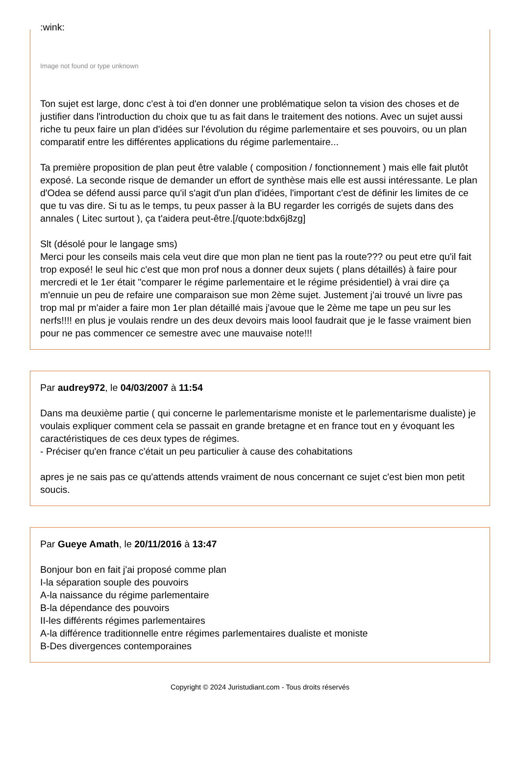:wink:
Image not found or type unknown
Ton sujet est large, donc c'est à toi d'en donner une problématique selon ta vision des choses et de justifier dans l'introduction du choix que tu as fait dans le traitement des notions. Avec un sujet aussi riche tu peux faire un plan d'idées sur l'évolution du régime parlementaire et ses pouvoirs, ou un plan comparatif entre les différentes applications du régime parlementaire...
Ta première proposition de plan peut être valable ( composition / fonctionnement ) mais elle fait plutôt exposé. La seconde risque de demander un effort de synthèse mais elle est aussi intéressante. Le plan d'Odea se défend aussi parce qu'il s'agit d'un plan d'idées, l'important c'est de définir les limites de ce que tu vas dire. Si tu as le temps, tu peux passer à la BU regarder les corrigés de sujets dans des annales ( Litec surtout ), ça t'aidera peut-être.[/quote:bdx6j8zg]
Slt (désolé pour le langage sms)
Merci pour les conseils mais cela veut dire que mon plan ne tient pas la route??? ou peut etre qu'il fait trop exposé! le seul hic c'est que mon prof nous a donner deux sujets ( plans détaillés) à faire pour mercredi et le 1er était "comparer le régime parlementaire et le régime présidentiel) à vrai dire ça m'ennuie un peu de refaire une comparaison sue mon 2ème sujet. Justement j'ai trouvé un livre pas trop mal pr m'aider a faire mon 1er plan détaillé mais j'avoue que le 2ème me tape un peu sur les nerfs!!!! en plus je voulais rendre un des deux devoirs mais loool faudrait que je le fasse vraiment bien pour ne pas commencer ce semestre avec une mauvaise note!!!
Par audrey972, le 04/03/2007 à 11:54
Dans ma deuxième partie ( qui concerne le parlementarisme moniste et le parlementarisme dualiste) je voulais expliquer comment cela se passait en grande bretagne et en france tout en y évoquant les caractéristiques de ces deux types de régimes.
- Préciser qu'en france c'était un peu particulier à cause des cohabitations
apres je ne sais pas ce qu'attends attends vraiment de nous concernant ce sujet c'est bien mon petit soucis.
Par Gueye Amath, le 20/11/2016 à 13:47
Bonjour bon en fait j'ai proposé comme plan
I-la séparation souple des pouvoirs
A-la naissance du régime parlementaire
B-la dépendance des pouvoirs
II-les différents régimes parlementaires
A-la différence traditionnelle entre régimes parlementaires dualiste et moniste
B-Des divergences contemporaines
Copyright © 2024 Juristudiant.com - Tous droits réservés